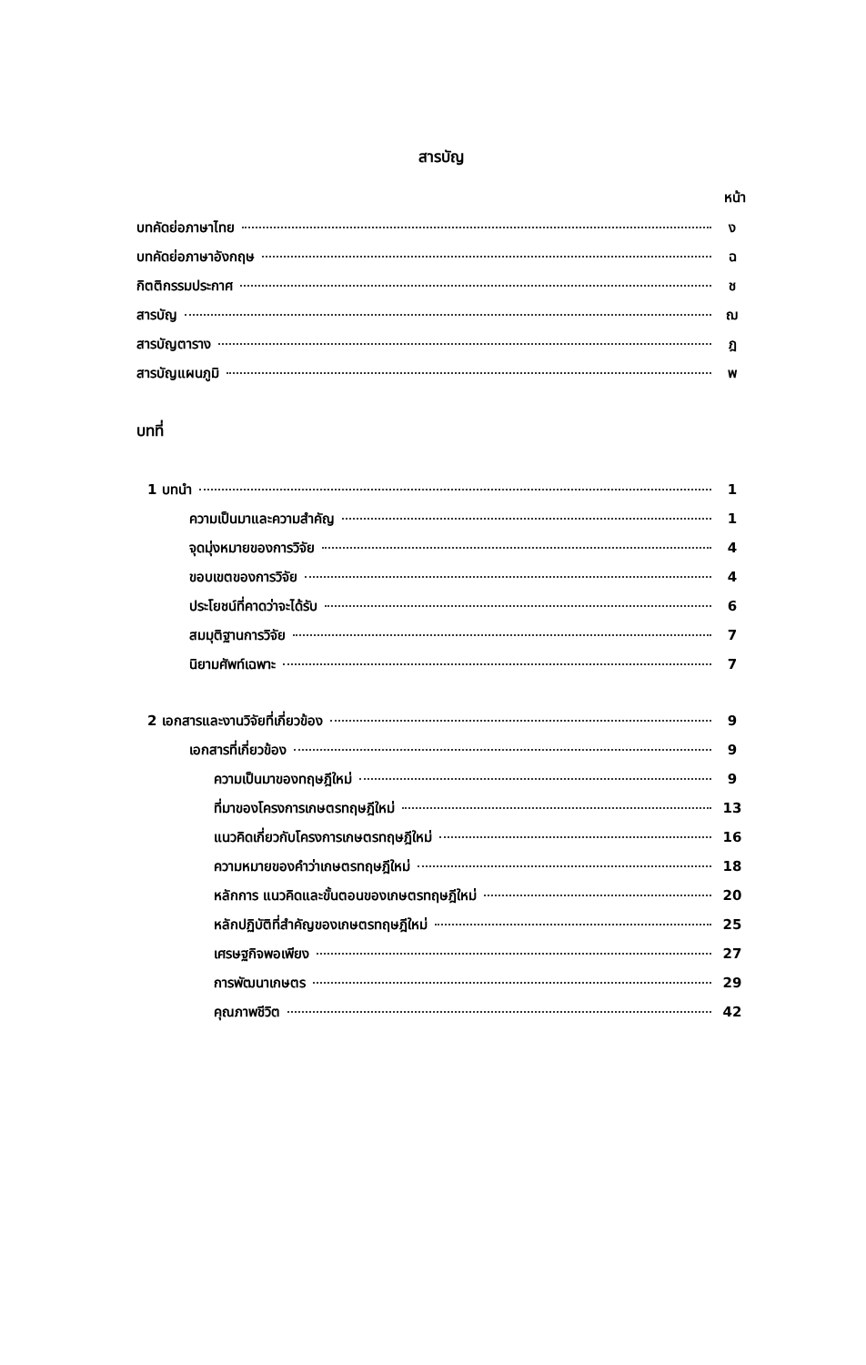สารบัญ
หน้า
บทคัดย่อภาษาไทย ง
บทคัดย่อภาษาอังกฤษ ฉ
กิตติกรรมประกาศ ช
สารบัญ ฌ
สารบัญตาราง ฎ
สารบัญแผนภูมิ พ
บทที่
1 บทนำ 1
ความเป็นมาและความสำคัญ 1
จุดมุ่งหมายของการวิจัย 4
ขอบเขตของการวิจัย 4
ประโยชน์ที่คาดว่าจะได้รับ 6
สมมุติฐานการวิจัย 7
นิยามศัพท์เฉพาะ 7
2 เอกสารและงานวิจัยที่เกี่ยวข้อง 9
เอกสารที่เกี่ยวข้อง 9
ความเป็นมาของทฤษฎีใหม่ 9
ที่มาของโครงการเกษตรทฤษฎีใหม่ 13
แนวคิดเกี่ยวกับโครงการเกษตรทฤษฎีใหม่ 16
ความหมายของคำว่าเกษตรทฤษฎีใหม่ 18
หลักการ แนวคิดและขั้นตอนของเกษตรทฤษฎีใหม่ 20
หลักปฏิบัติที่สำคัญของเกษตรทฤษฎีใหม่ 25
เศรษฐกิจพอเพียง 27
การพัฒนาเกษตร 29
คุณภาพชีวิต 42